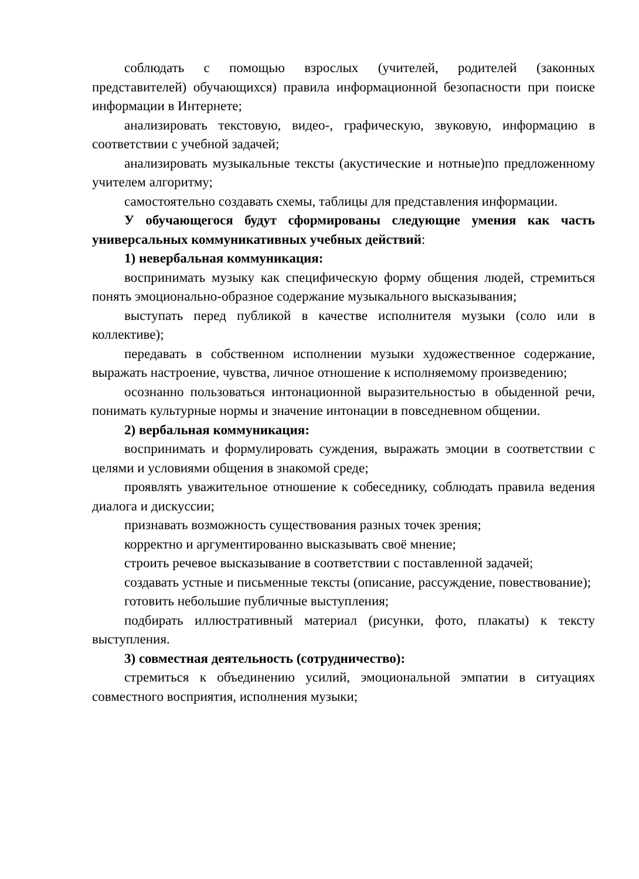соблюдать с помощью взрослых (учителей, родителей (законных представителей) обучающихся) правила информационной безопасности при поиске информации в Интернете;
анализировать текстовую, видео-, графическую, звуковую, информацию в соответствии с учебной задачей;
анализировать музыкальные тексты (акустические и нотные)по предложенному учителем алгоритму;
самостоятельно создавать схемы, таблицы для представления информации.
У обучающегося будут сформированы следующие умения как часть универсальных коммуникативных учебных действий:
1) невербальная коммуникация:
воспринимать музыку как специфическую форму общения людей, стремиться понять эмоционально-образное содержание музыкального высказывания;
выступать перед публикой в качестве исполнителя музыки (соло или в коллективе);
передавать в собственном исполнении музыки художественное содержание, выражать настроение, чувства, личное отношение к исполняемому произведению;
осознанно пользоваться интонационной выразительностью в обыденной речи, понимать культурные нормы и значение интонации в повседневном общении.
2) вербальная коммуникация:
воспринимать и формулировать суждения, выражать эмоции в соответствии с целями и условиями общения в знакомой среде;
проявлять уважительное отношение к собеседнику, соблюдать правила ведения диалога и дискуссии;
признавать возможность существования разных точек зрения;
корректно и аргументированно высказывать своё мнение;
строить речевое высказывание в соответствии с поставленной задачей;
создавать устные и письменные тексты (описание, рассуждение, повествование);
готовить небольшие публичные выступления;
подбирать иллюстративный материал (рисунки, фото, плакаты) к тексту выступления.
3) совместная деятельность (сотрудничество):
стремиться к объединению усилий, эмоциональной эмпатии в ситуациях совместного восприятия, исполнения музыки;